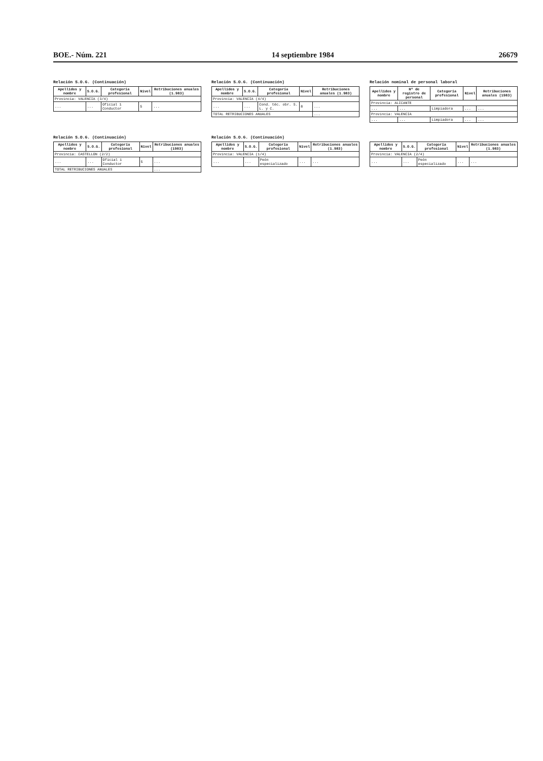BOE.- Núm. 221 14 septiembre 1984 26679
Relación S.O.G. (Continuación)
| Apellidos y nombre | S.O.G. | Categoría profesional | Nivel | Retribuciones anuales (1.983) |
| --- | --- | --- | --- | --- |
| Provincia: VALENCIA (3/4) | | | | |
| ... | ... | Oficial 1 Conductor | 5 | ... |
Relación S.O.G. (Continuación)
| Apellidos y nombre | S.O.G. | Categoría profesional | Nivel | Retribuciones anuales (1.983) |
| --- | --- | --- | --- | --- |
| Provincia: VALENCIA (4/4) | | | | |
| ... | ... | Cond. téc. obr. S. L. y C. | 8 | ... |
| TOTAL RETRIBUCIONES ANUALES | | | | ... |
Relación nominal de personal laboral
| Apellidos y nombre | Nº de registro de personal | Categoría profesional | Nivel | Retribuciones anuales (1983) |
| --- | --- | --- | --- | --- |
| Provincia: ALICANTE | | | | |
| ... | ... | Limpiadora | ... | ... |
| Provincia: VALENCIA | | | | |
| ... | ... | Limpiadora | ... | ... |
Relación S.O.G. (Continuación)
| Apellidos y nombre | S.O.G. | Categoría profesional | Nivel | Retribuciones anuales (1983) |
| --- | --- | --- | --- | --- |
| Provincia: CASTELLON (2/2) | | | | |
| ... | ... | Oficial 1 Conductor | 5 | ... |
| TOTAL RETRIBUCIONES ANUALES | | | | ... |
Relación S.O.G. (Continuación)
| Apellidos y nombre | S.O.G. | Categoría profesional | Nivel | Retribuciones anuales (1.983) |
| --- | --- | --- | --- | --- |
| Provincia: VALENCIA (1/4) | | | | |
| ... | ... | Peón especializado | ... | ... |
| Apellidos y nombre | S.O.G. | Categoría profesional | Nivel | Retribuciones anuales (1.983) |
| --- | --- | --- | --- | --- |
| Provincia: VALENCIA (2/4) | | | | |
| ... | ... | Peón especializado | ... | ... |